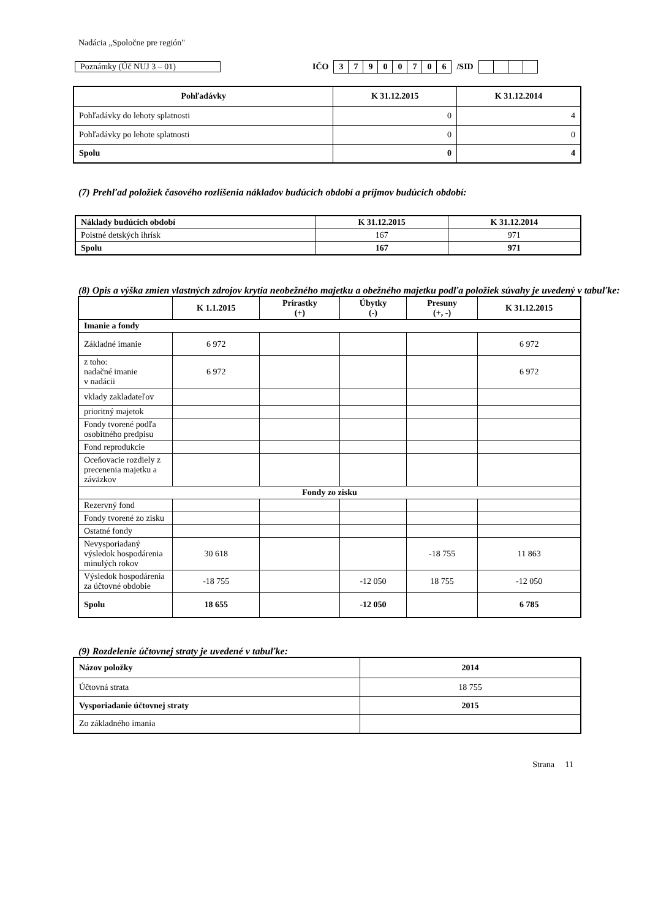Nadácia „Spoločne pre región"
Poznámky (Úč NUJ 3 – 01) IČO
| 3 | 7 | 9 | 0 | 0 | 7 | 0 | 6 |
/SID
| Pohľadávky | K 31.12.2015 | K 31.12.2014 |
| --- | --- | --- |
| Pohľadávky do lehoty splatnosti | 0 | 4 |
| Pohľadávky po lehote splatnosti | 0 | 0 |
| Spolu | 0 | 4 |
(7) Prehľad položiek časového rozlíšenia nákladov budúcich období a príjmov budúcich období:
| Náklady budúcich období | K 31.12.2015 | K 31.12.2014 |
| --- | --- | --- |
| Poistné detských ihrísk | 167 | 971 |
| Spolu | 167 | 971 |
(8) Opis a výška zmien vlastných zdrojov krytia neobežného majetku a obežného majetku podľa položiek súvahy je uvedený v tabuľke:
| | K 1.1.2015 | Prírastky (+) | Úbytky (-) | Presuny (+, -) | K 31.12.2015 |
| --- | --- | --- | --- | --- | --- |
| Imanie a fondy | | | | | |
| Základné imanie | 6 972 | | | | 6 972 |
| z toho: nadačné imanie v nadácii | 6 972 | | | | 6 972 |
| vklady zakladateľov | | | | | |
| prioritný majetok | | | | | |
| Fondy tvorené podľa osobitného predpisu | | | | | |
| Fond reprodukcie | | | | | |
| Oceňovacie rozdiely z precenenia majetku a záväzkov | | | | | |
| Fondy zo zisku | | | | | |
| Rezervný fond | | | | | |
| Fondy tvorené zo zisku | | | | | |
| Ostatné fondy | | | | | |
| Nevysporiadaný výsledok hospodárenia minulých rokov | 30 618 | | | -18 755 | 11 863 |
| Výsledok hospodárenia za účtovné obdobie | -18 755 | | -12 050 | 18 755 | -12 050 |
| Spolu | 18 655 | | -12 050 | | 6 785 |
(9) Rozdelenie účtovnej straty je uvedené v tabuľke:
| Názov položky | 2014 |
| --- | --- |
| Účtovná strata | 18 755 |
| Vysporiadanie účtovnej straty | 2015 |
| Zo základného imania | |
Strana 11